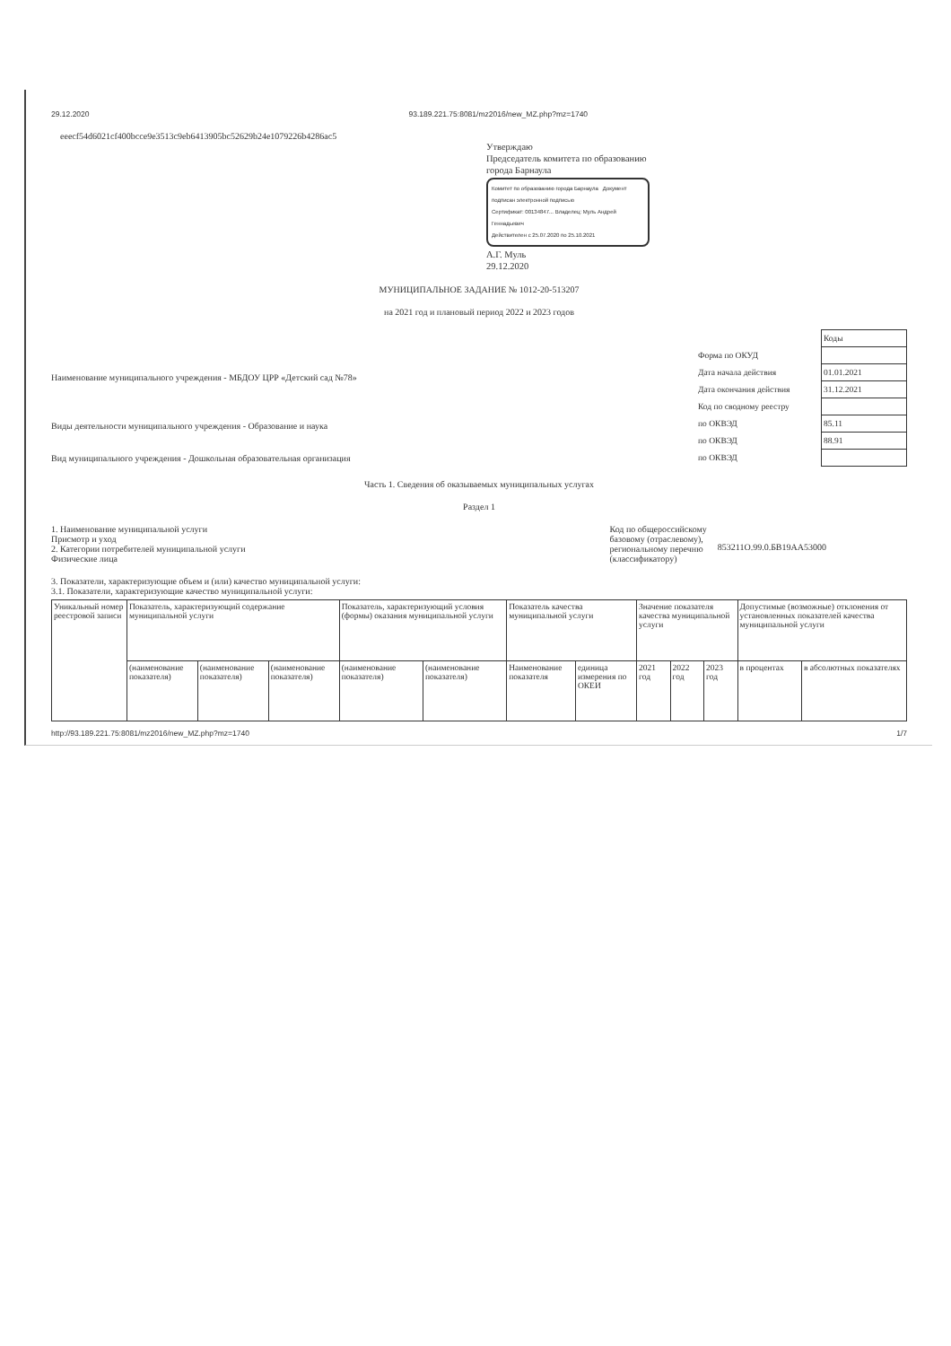29.12.2020 93.189.221.75:8081/mz2016/new_MZ.php?mz=1740
eeecf54d6021cf400bcce9e3513c9eb6413905bc52629b24e1079226b4286ac5
Утверждаю
Председатель комитета по образованию
города Барнаула
Комитет по образованию города Барнаула Документ подписан электронной подписью
Сертификат: 00134847... Владелец: Муль Андрей Геннадьевич
Действителен с 25.07.2020 по 25.10.2021
А.Г. Муль
29.12.2020
МУНИЦИПАЛЬНОЕ ЗАДАНИЕ № 1012-20-513207
на 2021 год и плановый период 2022 и 2023 годов
Наименование муниципального учреждения - МБДОУ ЦРР «Детский сад №78»
Виды деятельности муниципального учреждения - Образование и наука
Вид муниципального учреждения - Дошкольная образовательная организация
| | Коды |
| Форма по ОКУД | |
| Дата начала действия | 01.01.2021 |
| Дата окончания действия | 31.12.2021 |
| Код по сводному реестру | |
| по ОКВЭД | 85.11 |
| по ОКВЭД | 88.91 |
| по ОКВЭД | |
Часть 1. Сведения об оказываемых муниципальных услугах
Раздел 1
1. Наименование муниципальной услуги
Присмотр и уход
2. Категории потребителей муниципальной услуги
Физические лица
Код по общероссийскому
базовому (отраслевому),
региональному перечню
(классификатору)
853211О.99.0.БВ19АА53000
3. Показатели, характеризующие объем и (или) качество муниципальной услуги:
3.1. Показатели, характеризующие качество муниципальной услуги:
| Уникальный номер реестровой записи | Показатель, характеризующий содержание муниципальной услуги | | | Показатель, характеризующий условия (формы) оказания муниципальной услуги | | Показатель качества муниципальной услуги | | Значение показателя качества муниципальной услуги | | | Допустимые (возможные) отклонения от установленных показателей качества муниципальной услуги | |
| --- | --- | --- | --- | --- | --- | --- | --- | --- | --- | --- | --- | --- |
| | (наименование показателя) | (наименование показателя) | (наименование показателя) | (наименование показателя) | (наименование показателя) | Наименование показателя | единица измерения по ОКЕИ | 2021 год | 2022 год | 2023 год | в процентах | в абсолютных показателях |
http://93.189.221.75:8081/mz2016/new_MZ.php?mz=1740 1/7